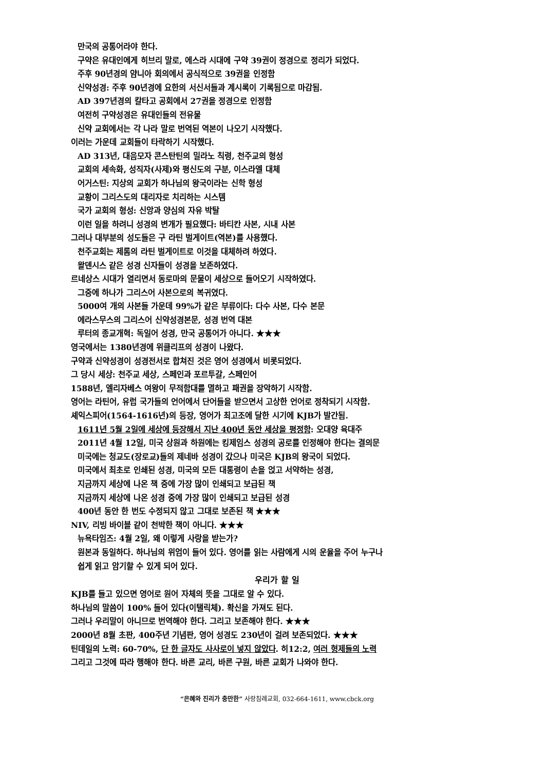만국의 공통어라야 한다.
구약은 유대인에게 히브리 말로, 에스라 시대에 구약 39권이 정경으로 정리가 되었다.
주후 90년경의 얌니아 회의에서 공식적으로 39권을 인정함
신약성경: 주후 90년경에 요한의 서신서들과 계시록이 기록됨으로 마감됨.
AD 397년경의 칼타고 공회에서 27권을 정경으로 인정함
여전히 구약성경은 유대인들의 전유물
신약 교회에서는 각 나라 말로 번역된 역본이 나오기 시작했다.
이러는 가운데 교회들이 타락하기 시작했다.
AD 313년, 대음모자 콘스탄틴의 밀라노 칙령, 천주교의 형성
교회의 세속화, 성직자(사제)와 평신도의 구분, 이스라엘 대체
어거스틴: 지상의 교회가 하나님의 왕국이라는 신학 형성
교황이 그리스도의 대리자로 치리하는 시스템
국가 교회의 형성: 신앙과 양심의 자유 박탈
이런 일을 하려니 성경의 변개가 필요했다: 바티칸 사본, 시내 사본
그러나 대부분의 성도들은 구 라틴 벌게이트(역본)를 사용했다.
천주교회는 제롬의 라틴 벌게이트로 이것을 대체하려 하였다.
왈덴시스 같은 성경 신자들이 성경을 보존하였다.
르네상스 시대가 열리면서 동로마의 문물이 세상으로 들어오기 시작하였다.
그중에 하나가 그리스어 사본으로의 복귀였다.
5000여 개의 사본들 가운데 99%가 같은 부류이다: 다수 사본, 다수 본문
에라스무스의 그리스어 신약성경본문, 성경 번역 대본
루터의 종교개혁: 독일어 성경, 만국 공통어가 아니다. ★★★
영국에서는 1380년경에 위클리프의 성경이 나왔다.
구약과 신약성경이 성경전서로 합쳐진 것은 영어 성경에서 비롯되었다.
그 당시 세상: 천주교 세상, 스페인과 포르투갈, 스페인어
1588년, 엘리자베스 여왕이 무적함대를 멸하고 패권을 장악하기 시작함.
영어는 라틴어, 유럽 국가들의 언어에서 단어들을 받으면서 고상한 언어로 정착되기 시작함.
셰익스피어(1564-1616년)의 등장, 영어가 최고조에 달한 시기에 KJB가 발간됨.
1611년 5월 2일에 세상에 등장해서 지난 400년 동안 세상을 평정함: 오대양 육대주
2011년 4월 12일, 미국 상원과 하원에는 킹제임스 성경의 공로를 인정해야 한다는 결의문
미국에는 청교도(장로교)들의 제네바 성경이 갔으나 미국은 KJB의 왕국이 되었다.
미국에서 최초로 인쇄된 성경, 미국의 모든 대통령이 손을 얹고 서약하는 성경,
지금까지 세상에 나온 책 중에 가장 많이 인쇄되고 보급된 책
지금까지 세상에 나온 성경 중에 가장 많이 인쇄되고 보급된 성경
400년 동안 한 번도 수정되지 않고 그대로 보존된 책 ★★★
NIV, 리빙 바이블 같이 천박한 책이 아니다. ★★★
뉴욕타임즈: 4월 2일, 왜 이렇게 사랑을 받는가?
원본과 동일하다. 하나님의 위엄이 들어 있다. 영어를 읽는 사람에게 시의 운율을 주어 누구나
쉽게 읽고 암기할 수 있게 되어 있다.
우리가 할 일
KJB를 들고 있으면 영어로 원어 자체의 뜻을 그대로 알 수 있다.
하나님의 말씀이 100% 들어 있다(이탤릭체). 확신을 가져도 된다.
그러나 우리말이 아니므로 번역해야 한다. 그리고 보존해야 한다. ★★★
2000년 8월 초판, 400주년 기념판, 영어 성경도 230년이 걸려 보존되었다. ★★★
틴데일의 노력: 60-70%, 단 한 글자도 사사로이 넣지 않았다. 히12:2, 여러 형제들의 노력
그리고 그것에 따라 행해야 한다. 바른 교리, 바른 구원, 바른 교회가 나와야 한다.
“은혜와 진리가 충만한” 사랑침례교회, 032-664-1611, www.cbck.org